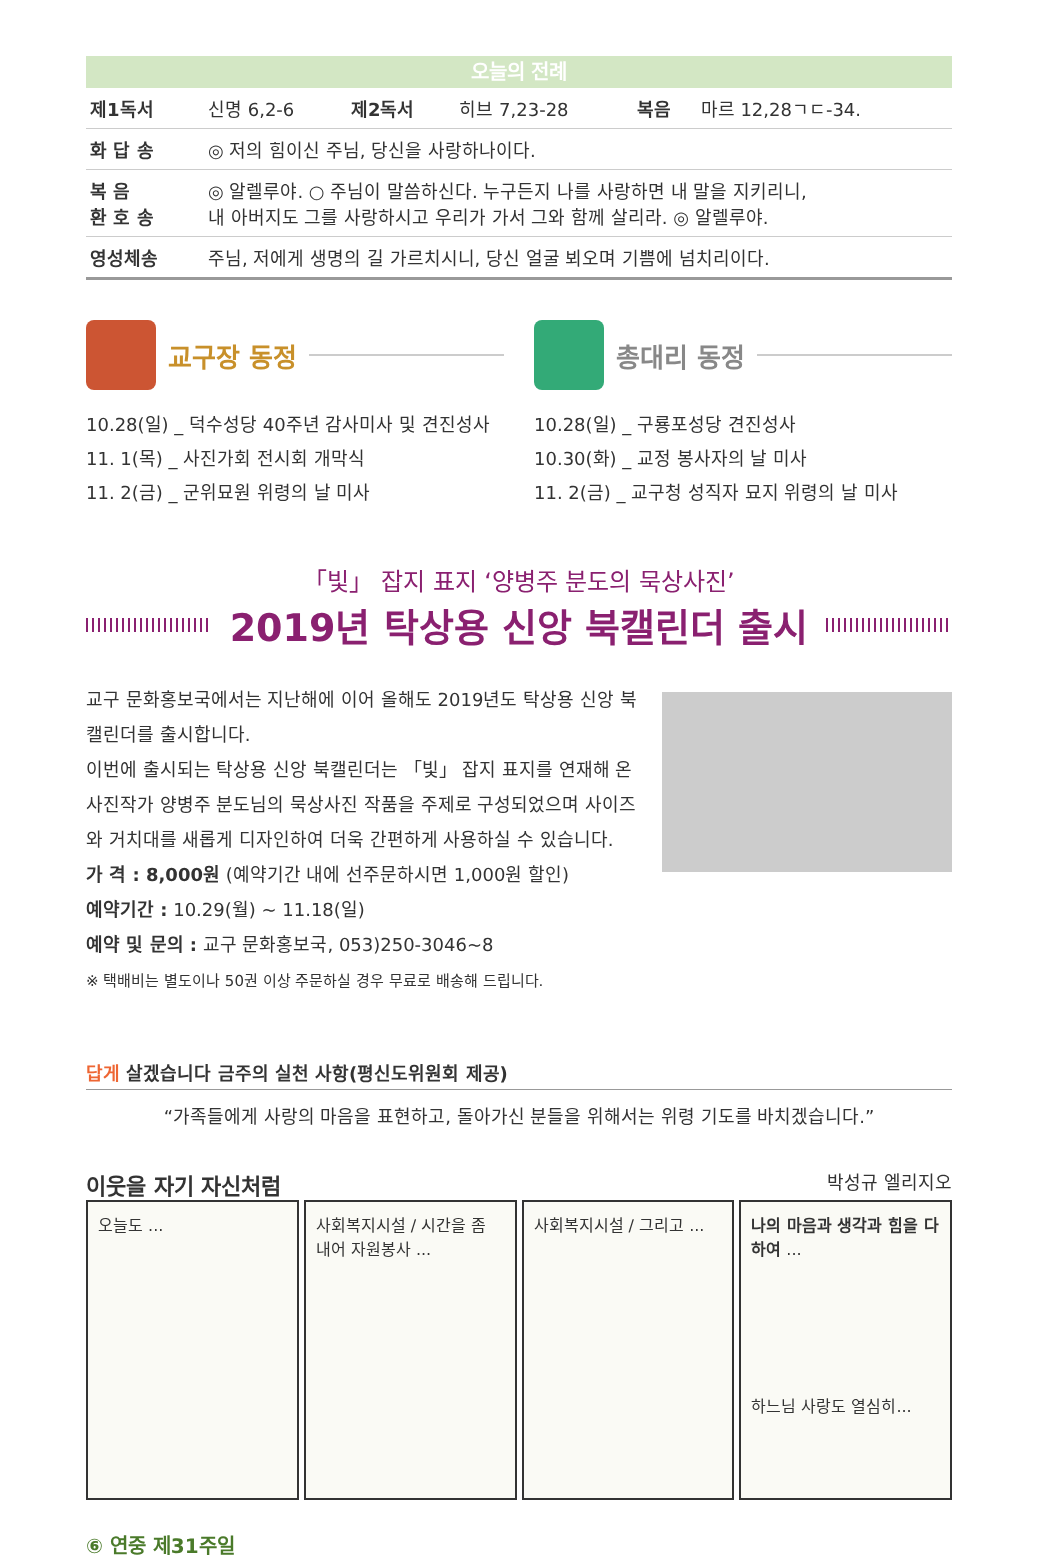오늘의 전례
| 제1독서 | 신명 6,2-6 | 제2독서 | 히브 7,23-28 | 복음 | 마르 12,28ㄱㄷ-34. |
| 화 답 송 | ◎ 저의 힘이신 주님, 당신을 사랑하나이다. | | | | |
| 복 음 환 호 송 | ◎ 알렐루야. ○ 주님이 말씀하신다. 누구든지 나를 사랑하면 내 말을 지키리니, 내 아버지도 그를 사랑하시고 우리가 가서 그와 함께 살리라. ◎ 알렐루야. | | | | |
| 영성체송 | 주님, 저에게 생명의 길 가르치시니, 당신 얼굴 뵈오며 기쁨에 넘치리이다. | | | | |
교구장 동정
10.28(일) _ 덕수성당 40주년 감사미사 및 견진성사
11. 1(목) _ 사진가회 전시회 개막식
11. 2(금) _ 군위묘원 위령의 날 미사
총대리 동정
10.28(일) _ 구룡포성당 견진성사
10.30(화) _ 교정 봉사자의 날 미사
11. 2(금) _ 교구청 성직자 묘지 위령의 날 미사
「빛」 잡지 표지 ‘양병주 분도의 묵상사진’
2019년 탁상용 신앙 북캘린더 출시
교구 문화홍보국에서는 지난해에 이어 올해도 2019년도 탁상용 신앙 북캘린더를 출시합니다.
이번에 출시되는 탁상용 신앙 북캘린더는 「빛」 잡지 표지를 연재해 온 사진작가 양병주 분도님의 묵상사진 작품을 주제로 구성되었으며 사이즈와 거치대를 새롭게 디자인하여 더욱 간편하게 사용하실 수 있습니다.
가 격 : 8,000원 (예약기간 내에 선주문하시면 1,000원 할인)
예약기간 : 10.29(월) ~ 11.18(일)
예약 및 문의 : 교구 문화홍보국, 053)250-3046~8
※ 택배비는 별도이나 50권 이상 주문하실 경우 무료로 배송해 드립니다.
답게 살겠습니다 금주의 실천 사항(평신도위원회 제공)
“가족들에게 사랑의 마음을 표현하고, 돌아가신 분들을 위해서는 위령 기도를 바치겠습니다.”
이웃을 자기 자신처럼 박성규 엘리지오
오늘도 ... 사회복지시설 / 시간을 좀 내어 자원봉사 ...
사회복지시설 / 그리고 ... 나의 마음과 생각과 힘을 다하여 ...
하느님 사랑도 열심히...
⑥ 연중 제31주일